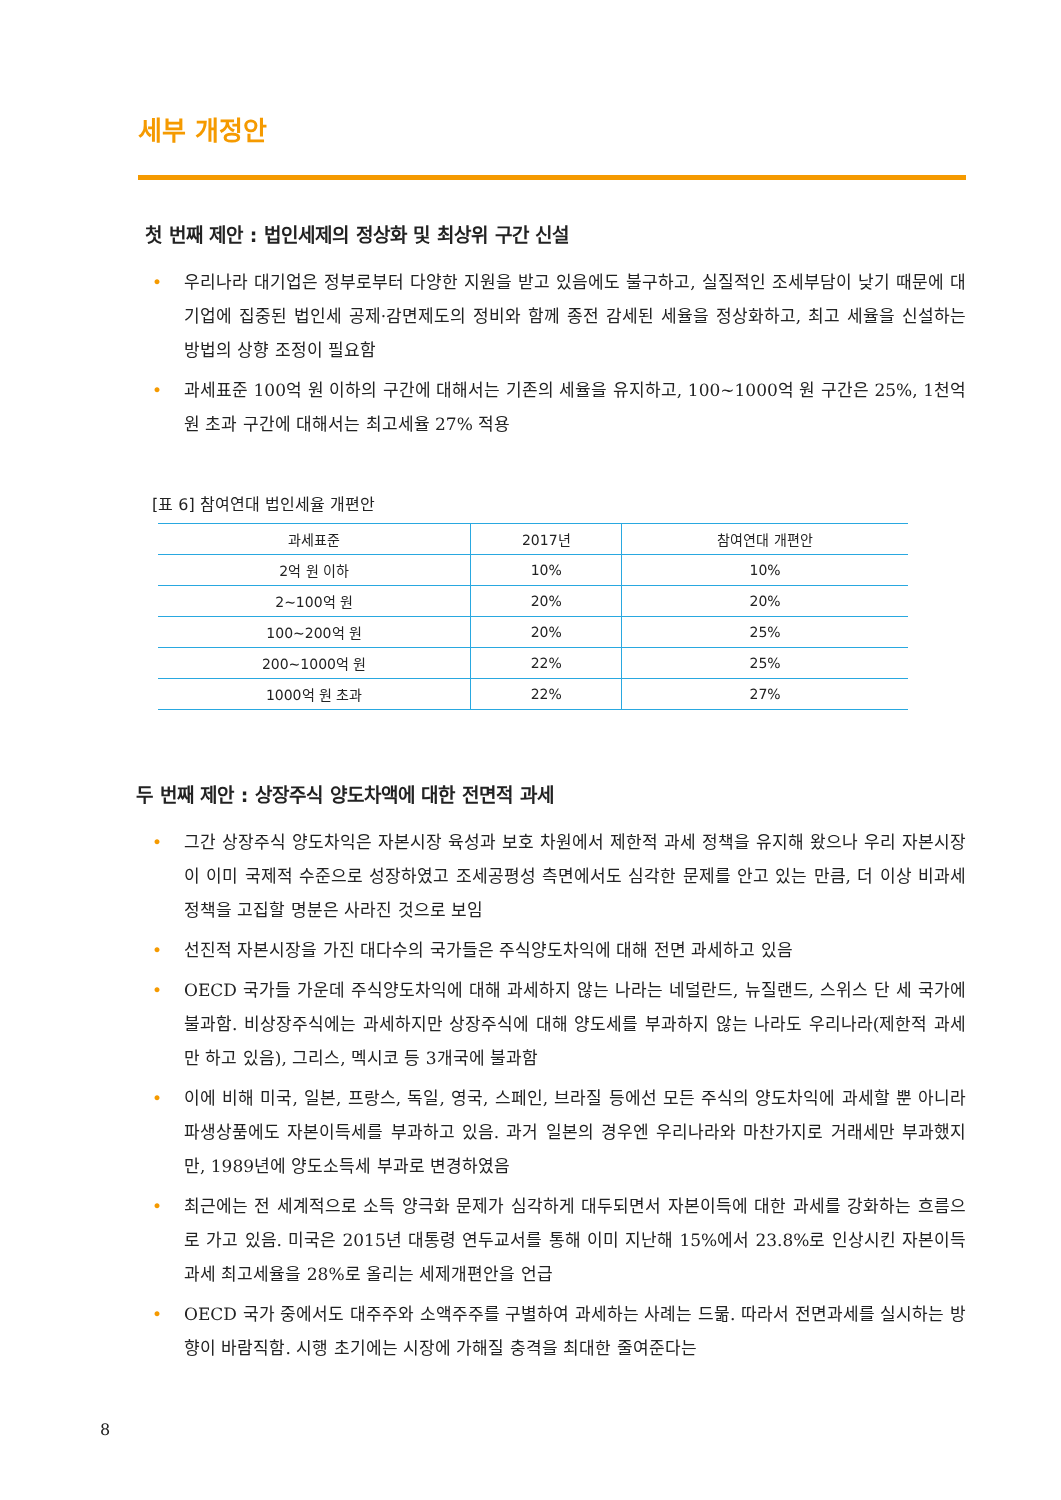세부 개정안
첫 번째 제안 : 법인세제의 정상화 및 최상위 구간 신설
• 우리나라 대기업은 정부로부터 다양한 지원을 받고 있음에도 불구하고, 실질적인 조세부담이 낮기 때문에 대기업에 집중된 법인세 공제·감면제도의 정비와 함께 종전 감세된 세율을 정상화하고, 최고 세율을 신설하는 방법의 상향 조정이 필요함
• 과세표준 100억 원 이하의 구간에 대해서는 기존의 세율을 유지하고, 100~1000억 원 구간은 25%, 1천억 원 초과 구간에 대해서는 최고세율 27% 적용
[표 6] 참여연대 법인세율 개편안
| 과세표준 | 2017년 | 참여연대 개편안 |
| --- | --- | --- |
| 2억 원 이하 | 10% | 10% |
| 2~100억 원 | 20% | 20% |
| 100~200억 원 | 20% | 25% |
| 200~1000억 원 | 22% | 25% |
| 1000억 원 초과 | 22% | 27% |
두 번째 제안 : 상장주식 양도차액에 대한 전면적 과세
• 그간 상장주식 양도차익은 자본시장 육성과 보호 차원에서 제한적 과세 정책을 유지해 왔으나 우리 자본시장이 이미 국제적 수준으로 성장하였고 조세공평성 측면에서도 심각한 문제를 안고 있는 만큼, 더 이상 비과세 정책을 고집할 명분은 사라진 것으로 보임
• 선진적 자본시장을 가진 대다수의 국가들은 주식양도차익에 대해 전면 과세하고 있음
• OECD 국가들 가운데 주식양도차익에 대해 과세하지 않는 나라는 네덜란드, 뉴질랜드, 스위스 단 세 국가에 불과함. 비상장주식에는 과세하지만 상장주식에 대해 양도세를 부과하지 않는 나라도 우리나라(제한적 과세만 하고 있음), 그리스, 멕시코 등 3개국에 불과함
• 이에 비해 미국, 일본, 프랑스, 독일, 영국, 스페인, 브라질 등에선 모든 주식의 양도차익에 과세할 뿐 아니라 파생상품에도 자본이득세를 부과하고 있음. 과거 일본의 경우엔 우리나라와 마찬가지로 거래세만 부과했지만, 1989년에 양도소득세 부과로 변경하였음
• 최근에는 전 세계적으로 소득 양극화 문제가 심각하게 대두되면서 자본이득에 대한 과세를 강화하는 흐름으로 가고 있음. 미국은 2015년 대통령 연두교서를 통해 이미 지난해 15%에서 23.8%로 인상시킨 자본이득과세 최고세율을 28%로 올리는 세제개편안을 언급
• OECD 국가 중에서도 대주주와 소액주주를 구별하여 과세하는 사례는 드묾. 따라서 전면과세를 실시하는 방향이 바람직함. 시행 초기에는 시장에 가해질 충격을 최대한 줄여준다는
8